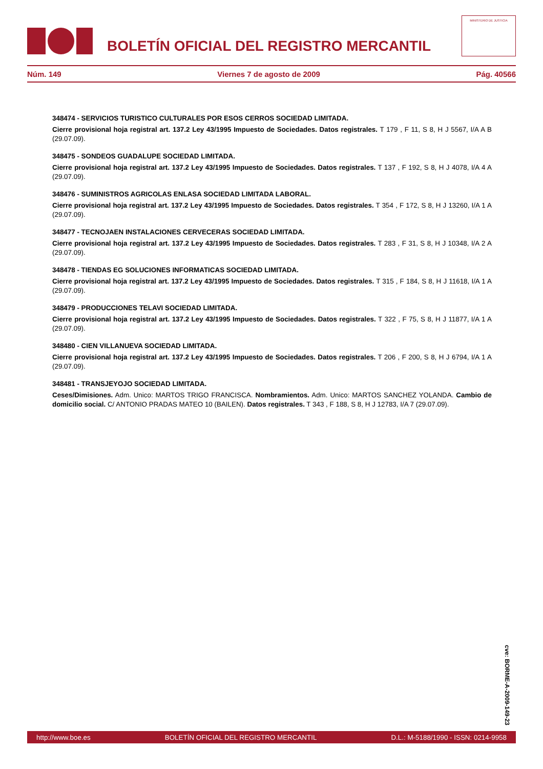BOLETÍN OFICIAL DEL REGISTRO MERCANTIL
MINISTERIO DE JUSTICIA
Núm. 149 Viernes 7 de agosto de 2009 Pág. 40566
348474 - SERVICIOS TURISTICO CULTURALES POR ESOS CERROS SOCIEDAD LIMITADA.
Cierre provisional hoja registral art. 137.2 Ley 43/1995 Impuesto de Sociedades. Datos registrales. T 179 , F 11, S 8, H J 5567, I/A A B (29.07.09).
348475 - SONDEOS GUADALUPE SOCIEDAD LIMITADA.
Cierre provisional hoja registral art. 137.2 Ley 43/1995 Impuesto de Sociedades. Datos registrales. T 137 , F 192, S 8, H J 4078, I/A 4 A (29.07.09).
348476 - SUMINISTROS AGRICOLAS ENLASA SOCIEDAD LIMITADA LABORAL.
Cierre provisional hoja registral art. 137.2 Ley 43/1995 Impuesto de Sociedades. Datos registrales. T 354 , F 172, S 8, H J 13260, I/A 1 A (29.07.09).
348477 - TECNOJAEN INSTALACIONES CERVECERAS SOCIEDAD LIMITADA.
Cierre provisional hoja registral art. 137.2 Ley 43/1995 Impuesto de Sociedades. Datos registrales. T 283 , F 31, S 8, H J 10348, I/A 2 A (29.07.09).
348478 - TIENDAS EG SOLUCIONES INFORMATICAS SOCIEDAD LIMITADA.
Cierre provisional hoja registral art. 137.2 Ley 43/1995 Impuesto de Sociedades. Datos registrales. T 315 , F 184, S 8, H J 11618, I/A 1 A (29.07.09).
348479 - PRODUCCIONES TELAVI SOCIEDAD LIMITADA.
Cierre provisional hoja registral art. 137.2 Ley 43/1995 Impuesto de Sociedades. Datos registrales. T 322 , F 75, S 8, H J 11877, I/A 1 A (29.07.09).
348480 - CIEN VILLANUEVA SOCIEDAD LIMITADA.
Cierre provisional hoja registral art. 137.2 Ley 43/1995 Impuesto de Sociedades. Datos registrales. T 206 , F 200, S 8, H J 6794, I/A 1 A (29.07.09).
348481 - TRANSJEYOJO SOCIEDAD LIMITADA.
Ceses/Dimisiones. Adm. Unico: MARTOS TRIGO FRANCISCA. Nombramientos. Adm. Unico: MARTOS SANCHEZ YOLANDA. Cambio de domicilio social. C/ ANTONIO PRADAS MATEO 10 (BAILEN). Datos registrales. T 343 , F 188, S 8, H J 12783, I/A 7 (29.07.09).
cve: BORME-A-2009-149-23
http://www.boe.es BOLETÍN OFICIAL DEL REGISTRO MERCANTIL D.L.: M-5188/1990 - ISSN: 0214-9958